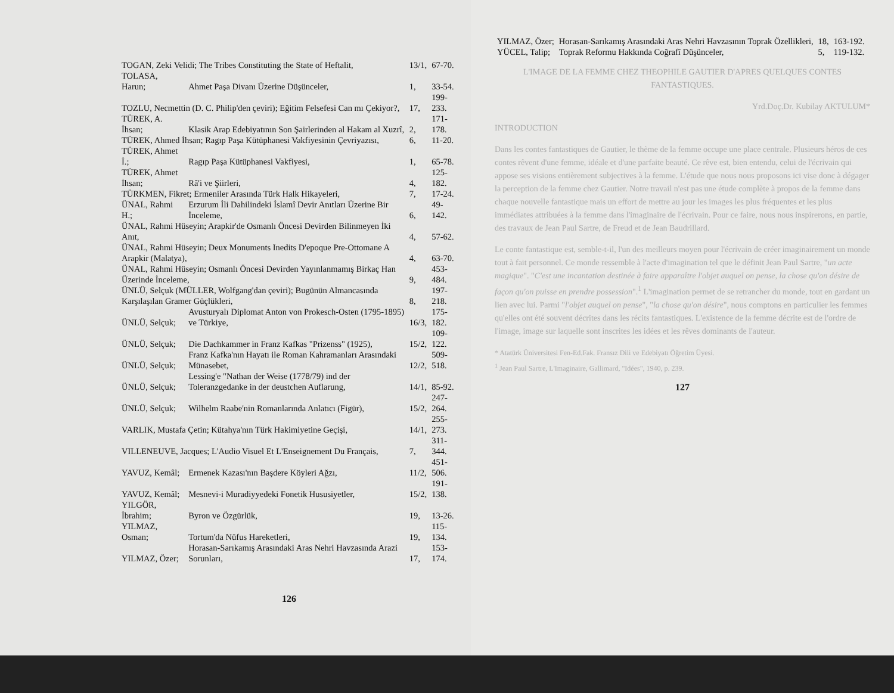| TOGAN, Zeki Velidi; The Tribes Constituting the State of Heftalit, | | 13/1, | 67-70. |
| TOLASA, Harun; | Ahmet Paşa Divanı Üzerine Düşünceler, | 1, | 33-54. |
| TOZLU, Necmettin (D. C. Philip'den çeviri); Eğitim Felsefesi Can mı Çekiyor?, | | 17, | 199-233. |
| TÜREK, A. İhsan; | Klasik Arap Edebiyatının Son Şairlerinden al Hakam al Xuzrî, | 2, | 171-178. |
| TÜREK, Ahmed İhsan; Ragıp Paşa Kütüphanesi Vakfiyesinin Çevriyazısı, | | 6, | 11-20. |
| TÜREK, Ahmet İ.; | Ragıp Paşa Kütüphanesi Vakfiyesi, | 1, | 65-78. |
| TÜREK, Ahmet İhsan; | Râ'i ve Şiirleri, | 4, | 125-182. |
| TÜRKMEN, Fikret; Ermeniler Arasında Türk Halk Hikayeleri, | | 7, | 17-24. |
| ÜNAL, Rahmi H.; | Erzurum İli Dahilindeki İslamî Devir Anıtları Üzerine Bir İnceleme, | 6, | 49-142. |
| ÜNAL, Rahmi Hüseyin; Arapkir'de Osmanlı Öncesi Devirden Bilinmeyen İki Anıt, | | 4, | 57-62. |
| ÜNAL, Rahmi Hüseyin; Deux Monuments Inedits D'epoque Pre-Ottomane A Arapkir (Malatya), | | 4, | 63-70. |
| ÜNAL, Rahmi Hüseyin; Osmanlı Öncesi Devirden Yayınlanmamış Birkaç Han Üzerinde İnceleme, | | 9, | 453-484. |
| ÜNLÜ, Selçuk (MÜLLER, Wolfgang'dan çeviri); Bugünün Almancasında Karşılaşılan Gramer Güçlükleri, | | 8, | 197-218. |
| ÜNLÜ, Selçuk; | Avusturyalı Diplomat Anton von Prokesch-Osten (1795-1895) ve Türkiye, | 16/3, | 175-182. |
| ÜNLÜ, Selçuk; | Die Dachkammer in Franz Kafkas "Prizenss" (1925), | 15/2, | 109-122. |
| ÜNLÜ, Selçuk; | Franz Kafka'nın Hayatı ile Roman Kahramanları Arasındaki Münasebet, | 12/2, | 509-518. |
| ÜNLÜ, Selçuk; | Lessing'e "Nathan der Weise (1778/79) ind der Toleranzgedanke in der deustchen Auflarung, | 14/1, | 85-92. |
| ÜNLÜ, Selçuk; | Wilhelm Raabe'nin Romanlarında Anlatıcı (Figür), | 15/2, | 247-264. |
| VARLIK, Mustafa Çetin; Kütahya'nın Türk Hakimiyetine Geçişi, | | 14/1, | 255-273. |
| VILLENEUVE, Jacques; L'Audio Visuel Et L'Enseignement Du Français, | | 7, | 311-344. |
| YAVUZ, Kemâl; | Ermenek Kazası'nın Başdere Köyleri Ağzı, | 11/2, | 451-506. |
| YAVUZ, Kemâl; | Mesnevi-i Muradiyyedeki Fonetik Hususiyetler, | 15/2, | 191-138. |
| YILGÖR, İbrahim; | Byron ve Özgürlük, | 19, | 13-26. |
| YILMAZ, Osman; | Tortum'da Nüfus Hareketleri, | 19, | 115-134. |
| YILMAZ, Özer; | Horasan-Sarıkamış Arasındaki Aras Nehri Havzasında Arazi Sorunları, | 17, | 153-174. |
126
| YILMAZ, Özer; | Horasan-Sarıkamış Arasındaki Aras Nehri Havzasının Toprak Özellikleri, | 18, | 163-192. |
| YÜCEL, Talip; | Toprak Reformu Hakkında Coğrafî Düşünceler, | 5, | 119-132. |
L'IMAGE DE LA FEMME CHEZ THEOPHILE GAUTIER D'APRES QUELQUES CONTES FANTASTIQUES.
Yrd.Doç.Dr. Kubilay AKTULUM*
INTRODUCTION
Dans les contes fantastiques de Gautier, le thème de la femme occupe une place centrale. Plusieurs héros de ces contes rêvent d'une femme, idéale et d'une parfaite beauté. Ce rêve est, bien entendu, celui de l'écrivain qui appose ses visions entièrement subjectives à la femme. L'étude que nous nous proposons ici vise donc à dégager la perception de la femme chez Gautier. Notre travail n'est pas une étude complète à propos de la femme dans chaque nouvelle fantastique mais un effort de mettre au jour les images les plus fréquentes et les plus immédiates attribuées à la femme dans l'imaginaire de l'écrivain. Pour ce faire, nous nous inspirerons, en partie, des travaux de Jean Paul Sartre, de Freud et de Jean Baudrillard.
Le conte fantastique est, semble-t-il, l'un des meilleurs moyen pour l'écrivain de créer imaginairement un monde tout à fait personnel. Ce monde ressemble à l'acte d'imagination tel que le définit Jean Paul Sartre, "un acte magique". "C'est une incantation destinée à faire apparaître l'objet auquel on pense, la chose qu'on désire de façon qu'on puisse en prendre possession".<sup>1</sup> L'imagination permet de se retrancher du monde, tout en gardant un lien avec lui. Parmi "l'objet auquel on pense", "la chose qu'on désire", nous comptons en particulier les femmes qu'elles ont été souvent décrites dans les récits fantastiques. L'existence de la femme décrite est de l'ordre de l'image, image sur laquelle sont inscrites les idées et les rêves dominants de l'auteur.
* Atatürk Üniversitesi Fen-Ed.Fak. Fransız Dili ve Edebiyatı Öğretim Üyesi.
<sup>1</sup> Jean Paul Sartre, L'Imaginaire, Gallimard, "Idées", 1940, p. 239.
127